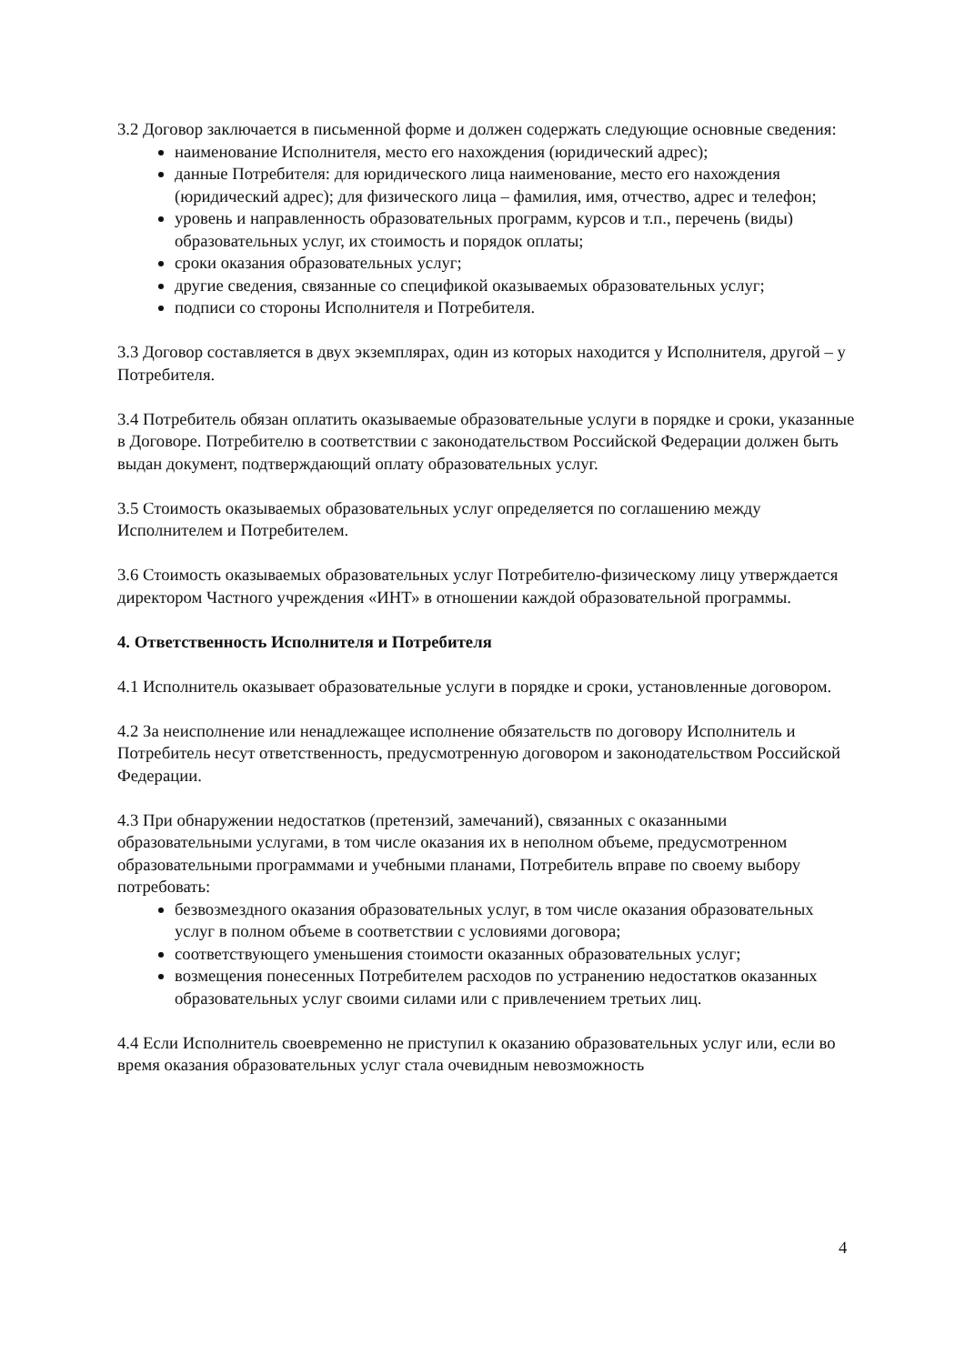3.2 Договор заключается в письменной форме и должен содержать следующие основные сведения:
наименование Исполнителя, место его нахождения (юридический адрес);
данные Потребителя: для юридического лица наименование, место его нахождения (юридический адрес); для физического лица – фамилия, имя, отчество, адрес и телефон;
уровень и направленность образовательных программ, курсов и т.п., перечень (виды) образовательных услуг, их стоимость и порядок оплаты;
сроки оказания образовательных услуг;
другие сведения, связанные со спецификой оказываемых образовательных услуг;
подписи со стороны Исполнителя и Потребителя.
3.3 Договор составляется в двух экземплярах, один из которых находится у Исполнителя, другой – у Потребителя.
3.4 Потребитель обязан оплатить оказываемые образовательные услуги в порядке и сроки, указанные в Договоре. Потребителю в соответствии с законодательством Российской Федерации должен быть выдан документ, подтверждающий оплату образовательных услуг.
3.5 Стоимость оказываемых образовательных услуг определяется по соглашению между Исполнителем и Потребителем.
3.6 Стоимость оказываемых образовательных услуг Потребителю-физическому лицу утверждается директором Частного учреждения «ИНТ» в отношении каждой образовательной программы.
4. Ответственность Исполнителя и Потребителя
4.1 Исполнитель оказывает образовательные услуги в порядке и сроки, установленные договором.
4.2 За неисполнение или ненадлежащее исполнение обязательств по договору Исполнитель и Потребитель несут ответственность, предусмотренную договором и законодательством Российской Федерации.
4.3 При обнаружении недостатков (претензий, замечаний), связанных с оказанными образовательными услугами, в том числе оказания их в неполном объеме, предусмотренном образовательными программами и учебными планами, Потребитель вправе по своему выбору потребовать:
безвозмездного оказания образовательных услуг, в том числе оказания образовательных услуг в полном объеме в соответствии с условиями договора;
соответствующего уменьшения стоимости оказанных образовательных услуг;
возмещения понесенных Потребителем расходов по устранению недостатков оказанных образовательных услуг своими силами или с привлечением третьих лиц.
4.4 Если Исполнитель своевременно не приступил к оказанию образовательных услуг или, если во время оказания образовательных услуг стала очевидным невозможность
4